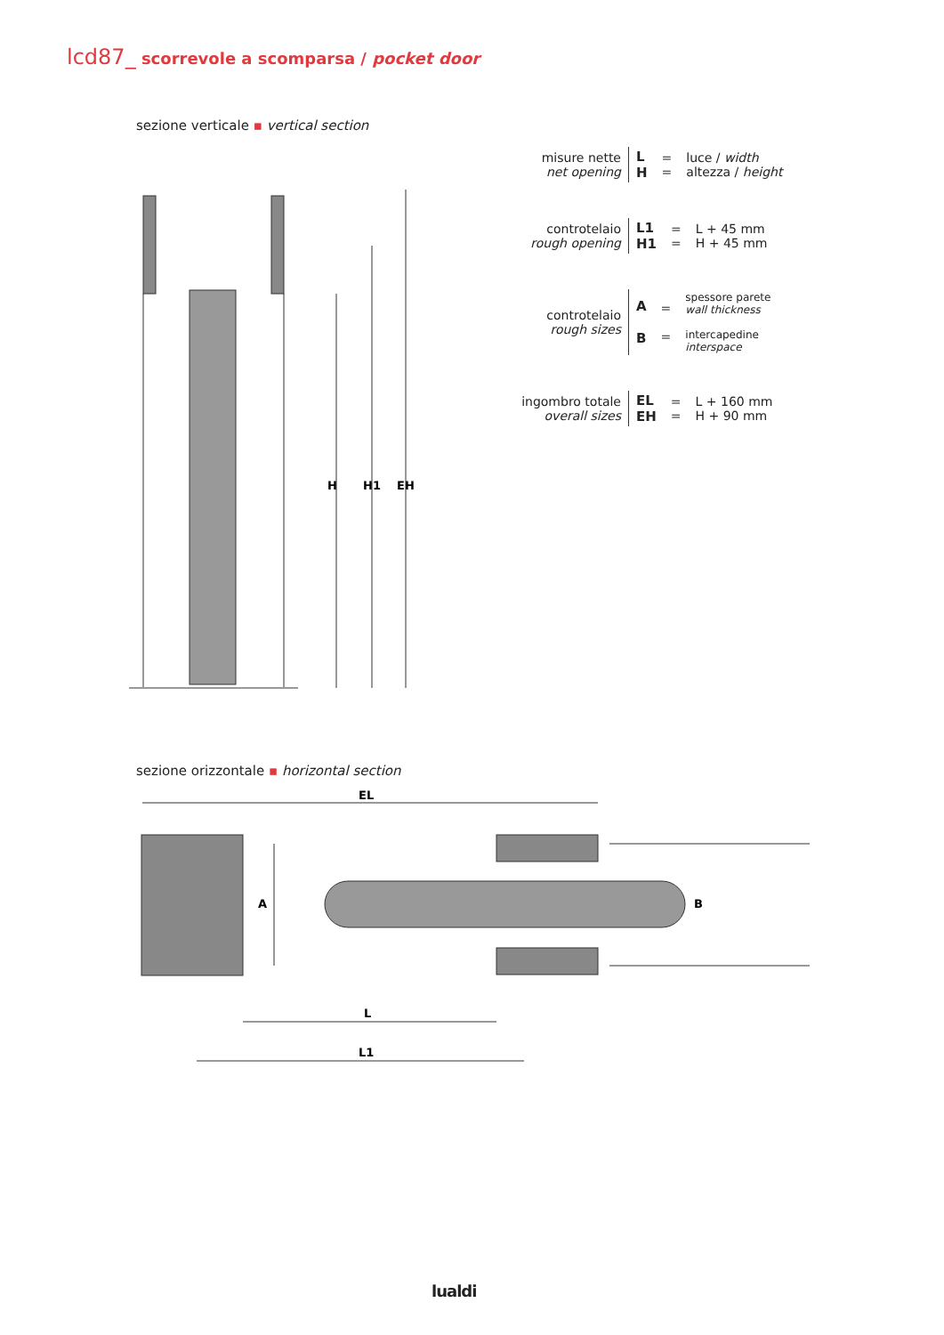lcd87_ scorrevole a scomparsa / pocket door
sezione verticale ▪ vertical section
H
H1
EH
| misure nette net opening | L H | = = | luce / width altezza / height |
| controtelaio rough opening | L1 H1 | = = | L + 45 mm H + 45 mm |
| controtelaio rough sizes | A B | = = | spessore parete wall thickness intercapedine interspace |
| ingombro totale overall sizes | EL EH | = = | L + 160 mm H + 90 mm |
sezione orizzontale ▪ horizontal section
EL
A
B
L
L1
lualdi